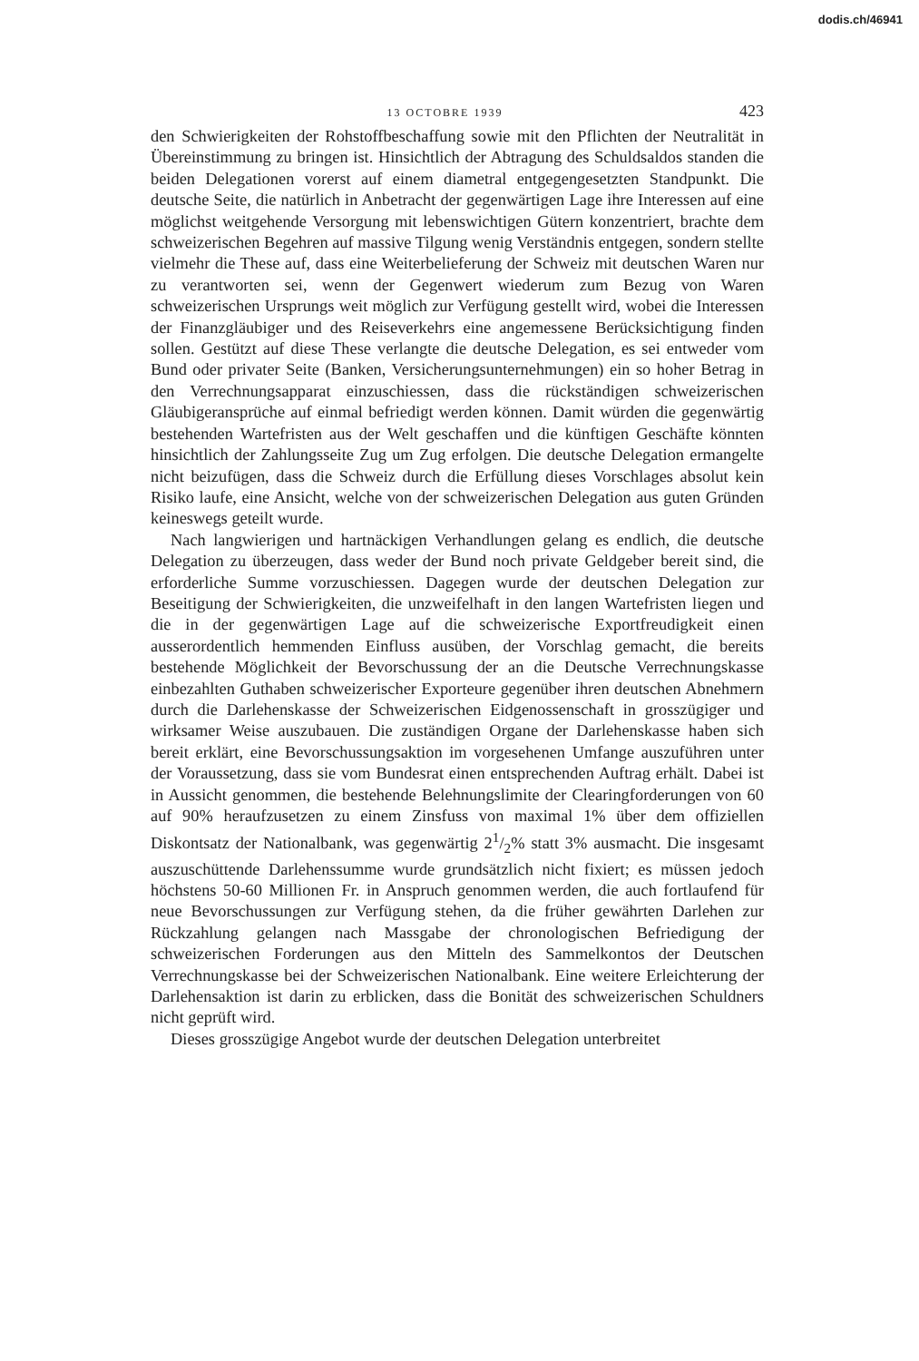dodis.ch/46941
13 OCTOBRE 1939 423
den Schwierigkeiten der Rohstoffbeschaffung sowie mit den Pflichten der Neutralität in Übereinstimmung zu bringen ist. Hinsichtlich der Abtragung des Schuldsaldos standen die beiden Delegationen vorerst auf einem diametral entgegengesetzten Standpunkt. Die deutsche Seite, die natürlich in Anbetracht der gegenwärtigen Lage ihre Interessen auf eine möglichst weitgehende Versorgung mit lebenswichtigen Gütern konzentriert, brachte dem schweizerischen Begehren auf massive Tilgung wenig Verständnis entgegen, sondern stellte vielmehr die These auf, dass eine Weiterbelieferung der Schweiz mit deutschen Waren nur zu verantworten sei, wenn der Gegenwert wiederum zum Bezug von Waren schweizerischen Ursprungs weit möglich zur Verfügung gestellt wird, wobei die Interessen der Finanzgläubiger und des Reiseverkehrs eine angemessene Berücksichtigung finden sollen. Gestützt auf diese These verlangte die deutsche Delegation, es sei entweder vom Bund oder privater Seite (Banken, Versicherungsunternehmungen) ein so hoher Betrag in den Verrechnungsapparat einzuschiessen, dass die rückständigen schweizerischen Gläubigeransprüche auf einmal befriedigt werden können. Damit würden die gegenwärtig bestehenden Wartefristen aus der Welt geschaffen und die künftigen Geschäfte könnten hinsichtlich der Zahlungsseite Zug um Zug erfolgen. Die deutsche Delegation ermangelte nicht beizufügen, dass die Schweiz durch die Erfüllung dieses Vorschlages absolut kein Risiko laufe, eine Ansicht, welche von der schweizerischen Delegation aus guten Gründen keineswegs geteilt wurde.
Nach langwierigen und hartnäckigen Verhandlungen gelang es endlich, die deutsche Delegation zu überzeugen, dass weder der Bund noch private Geldgeber bereit sind, die erforderliche Summe vorzuschiessen. Dagegen wurde der deutschen Delegation zur Beseitigung der Schwierigkeiten, die unzweifelhaft in den langen Wartefristen liegen und die in der gegenwärtigen Lage auf die schweizerische Exportfreudigkeit einen ausserordentlich hemmenden Einfluss ausüben, der Vorschlag gemacht, die bereits bestehende Möglichkeit der Bevorschussung der an die Deutsche Verrechnungskasse einbezahlten Guthaben schweizerischer Exporteure gegenüber ihren deutschen Abnehmern durch die Darlehenskasse der Schweizerischen Eidgenossenschaft in grosszügiger und wirksamer Weise auszubauen. Die zuständigen Organe der Darlehenskasse haben sich bereit erklärt, eine Bevorschussungsaktion im vorgesehenen Umfange auszuführen unter der Voraussetzung, dass sie vom Bundesrat einen entsprechenden Auftrag erhält. Dabei ist in Aussicht genommen, die bestehende Belehnungslimite der Clearingforderungen von 60 auf 90% heraufzusetzen zu einem Zinsfuss von maximal 1% über dem offiziellen Diskontsatz der Nationalbank, was gegenwärtig 21/2% statt 3% ausmacht. Die insgesamt auszuschüttende Darlehenssumme wurde grundsätzlich nicht fixiert; es müssen jedoch höchstens 50-60 Millionen Fr. in Anspruch genommen werden, die auch fortlaufend für neue Bevorschussungen zur Verfügung stehen, da die früher gewährten Darlehen zur Rückzahlung gelangen nach Massgabe der chronologischen Befriedigung der schweizerischen Forderungen aus den Mitteln des Sammelkontos der Deutschen Verrechnungskasse bei der Schweizerischen Nationalbank. Eine weitere Erleichterung der Darlehensaktion ist darin zu erblicken, dass die Bonität des schweizerischen Schuldners nicht geprüft wird.
Dieses grosszügige Angebot wurde der deutschen Delegation unterbreitet